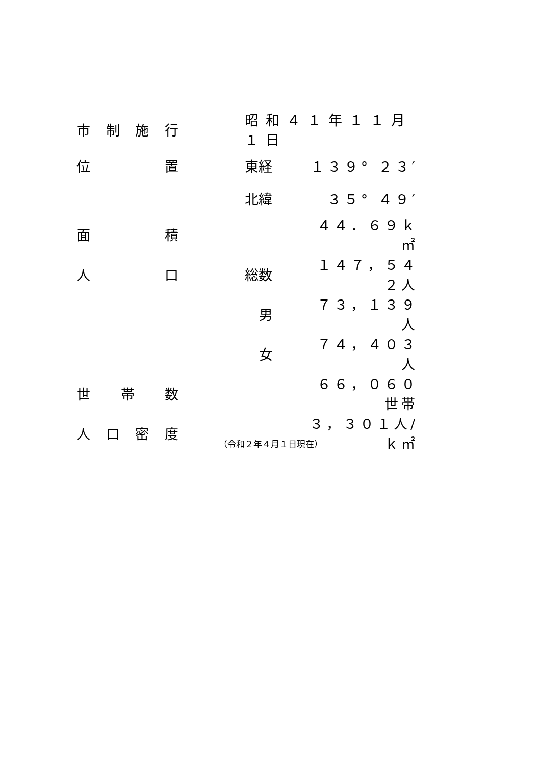| 市 制 施 行 | | 昭和４１年１１月１日 | |
| 位 置 | | 東経 | １３９° ２３′ |
| | | 北緯 | ３５° ４９′ |
| 面 積 | | | ４４．６９ｋ㎡ |
| 人 口 | | 総数 | １４７，５４２人 |
| | | 男 | ７３，１３９人 |
| | | 女 | ７４，４０３人 |
| 世 帯 数 | | | ６６，０６０世帯 |
| 人 口 密 度 | | | ３，３０１人/ｋ㎡ |
（令和２年４月１日現在）